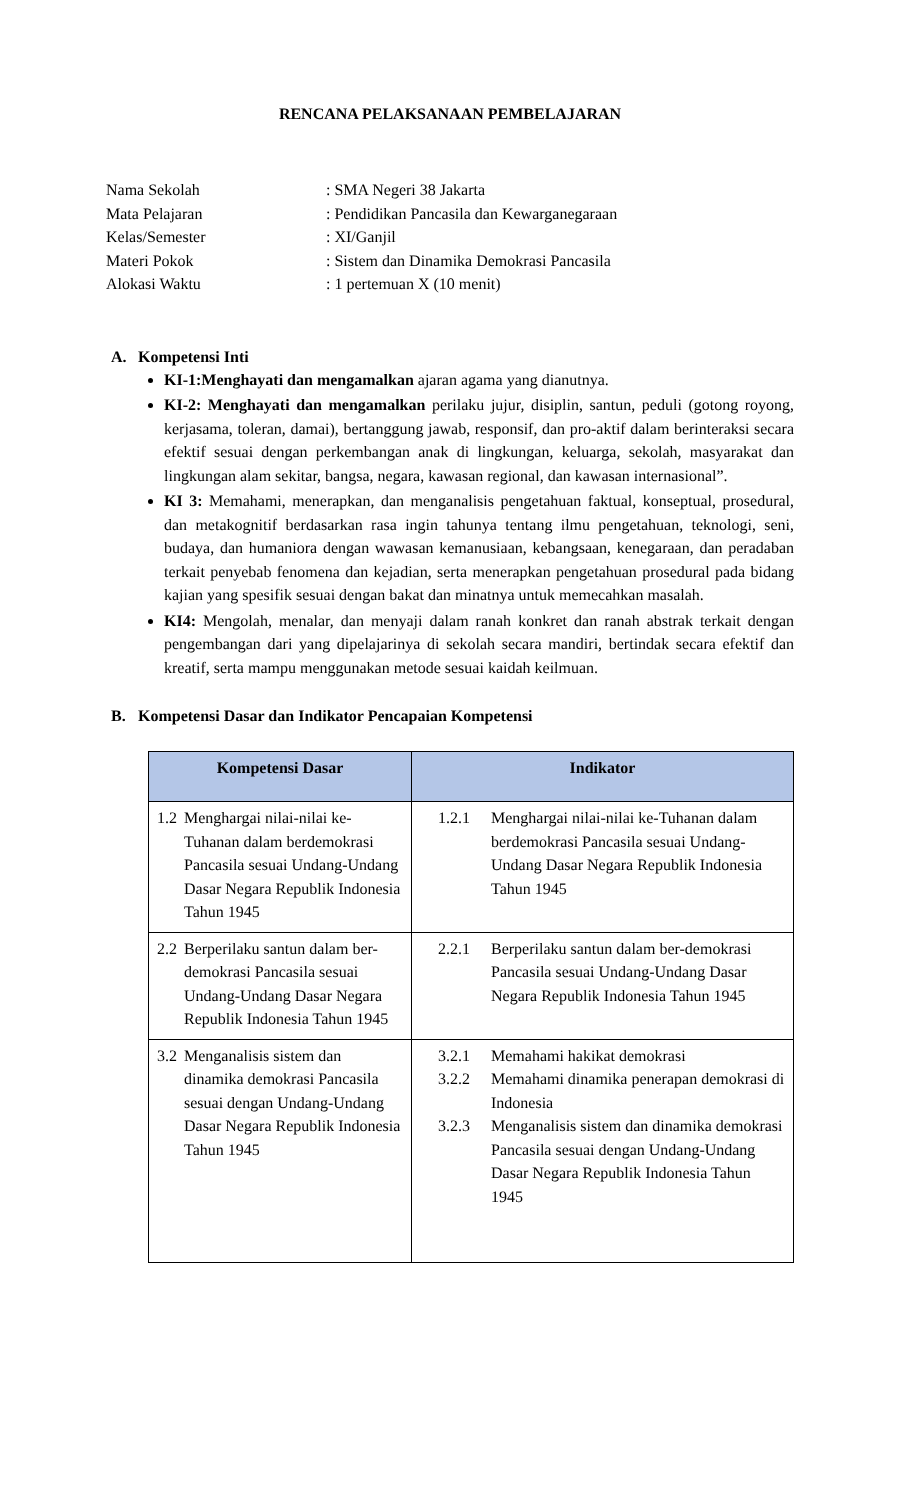RENCANA PELAKSANAAN PEMBELAJARAN
Nama Sekolah
: SMA Negeri 38 Jakarta
Mata Pelajaran
: Pendidikan Pancasila dan Kewarganegaraan
Kelas/Semester
: XI/Ganjil
Materi Pokok
: Sistem dan Dinamika Demokrasi Pancasila
Alokasi Waktu
: 1 pertemuan X (10 menit)
A. Kompetensi Inti
KI-1:Menghayati dan mengamalkan ajaran agama yang dianutnya.
KI-2: Menghayati dan mengamalkan perilaku jujur, disiplin, santun, peduli (gotong royong, kerjasama, toleran, damai), bertanggung jawab, responsif, dan pro-aktif dalam berinteraksi secara efektif sesuai dengan perkembangan anak di lingkungan, keluarga, sekolah, masyarakat dan lingkungan alam sekitar, bangsa, negara, kawasan regional, dan kawasan internasional”.
KI 3: Memahami, menerapkan, dan menganalisis pengetahuan faktual, konseptual, prosedural, dan metakognitif berdasarkan rasa ingin tahunya tentang ilmu pengetahuan, teknologi, seni, budaya, dan humaniora dengan wawasan kemanusiaan, kebangsaan, kenegaraan, dan peradaban terkait penyebab fenomena dan kejadian, serta menerapkan pengetahuan prosedural pada bidang kajian yang spesifik sesuai dengan bakat dan minatnya untuk memecahkan masalah.
KI4: Mengolah, menalar, dan menyaji dalam ranah konkret dan ranah abstrak terkait dengan pengembangan dari yang dipelajarinya di sekolah secara mandiri, bertindak secara efektif dan kreatif, serta mampu menggunakan metode sesuai kaidah keilmuan.
B. Kompetensi Dasar dan Indikator Pencapaian Kompetensi
| Kompetensi Dasar | Indikator |
| --- | --- |
| 1.2 Menghargai nilai-nilai ke-Tuhanan dalam berdemokrasi Pancasila sesuai Undang-Undang Dasar Negara Republik Indonesia Tahun 1945 | 1.2.1 Menghargai nilai-nilai ke-Tuhanan dalam berdemokrasi Pancasila sesuai Undang-Undang Dasar Negara Republik Indonesia Tahun 1945 |
| 2.2 Berperilaku santun dalam ber-demokrasi Pancasila sesuai Undang-Undang Dasar Negara Republik Indonesia Tahun 1945 | 2.2.1 Berperilaku santun dalam ber-demokrasi Pancasila sesuai Undang-Undang Dasar Negara Republik Indonesia Tahun 1945 |
| 3.2 Menganalisis sistem dan dinamika demokrasi Pancasila sesuai dengan Undang-Undang Dasar Negara Republik Indonesia Tahun 1945 | 3.2.1 Memahami hakikat demokrasi 3.2.2 Memahami dinamika penerapan demokrasi di Indonesia 3.2.3 Menganalisis sistem dan dinamika demokrasi Pancasila sesuai dengan Undang-Undang Dasar Negara Republik Indonesia Tahun 1945 |